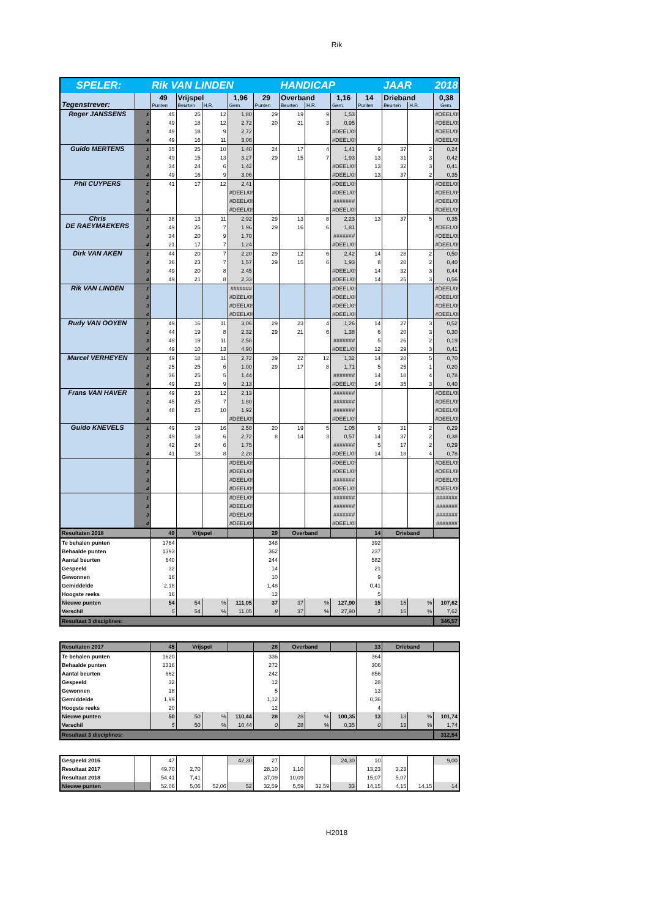Rik
| SPELER: | | Rik VAN LINDEN | | | | | HANDICAP | | | | JAAR | | 2018 |
| Tegenstrever: | | 49 | Vrijspel | | 1,96 | 29 | Overband | | 1,16 | 14 | Drieband | | 0,38 |
| | | Punten | Beurten | H.R. | Gem. | Punten | Beurten | H.R. | Gem. | Punten | Beurten | H.R. | Gem. |
| Roger JANSSENS | 1 | 45 | 25 | 12 | 1,80 | 29 | 19 | 9 | 1,53 | | | | #DEEL/0! |
| | 2 | 49 | 18 | 12 | 2,72 | 20 | 21 | 3 | 0,95 | | | | #DEEL/0! |
| | 3 | 49 | 18 | 9 | 2,72 | | | | #DEEL/0! | | | | #DEEL/0! |
| | 4 | 49 | 16 | 11 | 3,06 | | | | #DEEL/0! | | | | #DEEL/0! |
| Guido MERTENS | 1 | 35 | 25 | 10 | 1,40 | 24 | 17 | 4 | 1,41 | 9 | 37 | 2 | 0,24 |
| | 2 | 49 | 15 | 13 | 3,27 | 29 | 15 | 7 | 1,93 | 13 | 31 | 3 | 0,42 |
| | 3 | 34 | 24 | 6 | 1,42 | | | | #DEEL/0! | 13 | 32 | 3 | 0,41 |
| | 4 | 49 | 16 | 9 | 3,06 | | | | #DEEL/0! | 13 | 37 | 2 | 0,35 |
| Phil CUYPERS | 1 | 41 | 17 | 12 | 2,41 | | | | #DEEL/0! | | | | #DEEL/0! |
| | 2 | | | | #DEEL/0! | | | | #DEEL/0! | | | | #DEEL/0! |
| | 3 | | | | #DEEL/0! | | | | ####### | | | | #DEEL/0! |
| | 4 | | | | #DEEL/0! | | | | #DEEL/0! | | | | #DEEL/0! |
| Chris DE RAEYMAEKERS | 1 | 38 | 13 | 11 | 2,92 | 29 | 13 | 8 | 2,23 | 13 | 37 | 5 | 0,35 |
| | 2 | 49 | 25 | 7 | 1,96 | 29 | 16 | 6 | 1,81 | | | | #DEEL/0! |
| | 3 | 34 | 20 | 9 | 1,70 | | | | ####### | | | | #DEEL/0! |
| | 4 | 21 | 17 | 7 | 1,24 | | | | #DEEL/0! | | | | #DEEL/0! |
| Dirk VAN AKEN | 1 | 44 | 20 | 7 | 2,20 | 29 | 12 | 6 | 2,42 | 14 | 28 | 2 | 0,50 |
| | 2 | 36 | 23 | 7 | 1,57 | 29 | 15 | 6 | 1,93 | 8 | 20 | 2 | 0,40 |
| | 3 | 49 | 20 | 8 | 2,45 | | | | #DEEL/0! | 14 | 32 | 3 | 0,44 |
| | 4 | 49 | 21 | 8 | 2,33 | | | | #DEEL/0! | 14 | 25 | 3 | 0,56 |
| Rik VAN LINDEN | 1 | | | | ####### | | | | #DEEL/0! | | | | #DEEL/0! |
| | 2 | | | | #DEEL/0! | | | | #DEEL/0! | | | | #DEEL/0! |
| | 3 | | | | #DEEL/0! | | | | #DEEL/0! | | | | #DEEL/0! |
| | 4 | | | | #DEEL/0! | | | | #DEEL/0! | | | | #DEEL/0! |
| Rudy VAN OOYEN | 1 | 49 | 16 | 11 | 3,06 | 29 | 23 | 4 | 1,26 | 14 | 27 | 3 | 0,52 |
| | 2 | 44 | 19 | 8 | 2,32 | 29 | 21 | 6 | 1,38 | 6 | 20 | 3 | 0,30 |
| | 3 | 49 | 19 | 11 | 2,58 | | | | ####### | 5 | 26 | 2 | 0,19 |
| | 4 | 49 | 10 | 13 | 4,90 | | | | #DEEL/0! | 12 | 29 | 3 | 0,41 |
| Marcel VERHEYEN | 1 | 49 | 18 | 11 | 2,72 | 29 | 22 | 12 | 1,32 | 14 | 20 | 5 | 0,70 |
| | 2 | 25 | 25 | 6 | 1,00 | 29 | 17 | 8 | 1,71 | 5 | 25 | 1 | 0,20 |
| | 3 | 36 | 25 | 5 | 1,44 | | | | ####### | 14 | 18 | 4 | 0,78 |
| | 4 | 49 | 23 | 9 | 2,13 | | | | #DEEL/0! | 14 | 35 | 3 | 0,40 |
| Frans VAN HAVER | 1 | 49 | 23 | 12 | 2,13 | | | | ####### | | | | #DEEL/0! |
| | 2 | 45 | 25 | 7 | 1,80 | | | | ####### | | | | #DEEL/0! |
| | 3 | 48 | 25 | 10 | 1,92 | | | | ####### | | | | #DEEL/0! |
| | 4 | | | | #DEEL/0! | | | | #DEEL/0! | | | | #DEEL/0! |
| Guido KNEVELS | 1 | 49 | 19 | 16 | 2,58 | 20 | 19 | 5 | 1,05 | 9 | 31 | 2 | 0,29 |
| | 2 | 49 | 18 | 6 | 2,72 | 8 | 14 | 3 | 0,57 | 14 | 37 | 2 | 0,38 |
| | 3 | 42 | 24 | 6 | 1,75 | | | | ####### | 5 | 17 | 2 | 0,29 |
| | 4 | 41 | 18 | 8 | 2,28 | | | | #DEEL/0! | 14 | 18 | 4 | 0,78 |
| | 1 | | | | #DEEL/0! | | | | #DEEL/0! | | | | #DEEL/0! |
| | 2 | | | | #DEEL/0! | | | | #DEEL/0! | | | | #DEEL/0! |
| | 3 | | | | #DEEL/0! | | | | ####### | | | | #DEEL/0! |
| | 4 | | | | #DEEL/0! | | | | #DEEL/0! | | | | #DEEL/0! |
| | 1 | | | | #DEEL/0! | | | | ####### | | | | ####### |
| | 2 | | | | #DEEL/0! | | | | ####### | | | | ####### |
| | 3 | | | | #DEEL/0! | | | | ####### | | | | ####### |
| | 4 | | | | #DEEL/0! | | | | #DEEL/0! | | | | ####### |
| Resultaten 2018 | | 49 | Vrijspel | | | 29 | Overband | | | 14 | Drieband | | |
| Te behalen punten | | 1764 | | | | 348 | | | | 392 | | | |
| Behaalde punten | | 1393 | | | | 362 | | | | 237 | | | |
| Aantal beurten | | 640 | | | | 244 | | | | 582 | | | |
| Gespeeld | | 32 | | | | 14 | | | | 21 | | | |
| Gewonnen | | 16 | | | | 10 | | | | 9 | | | |
| Gemiddelde | | 2,18 | | | | 1,48 | | | | 0,41 | | | |
| Hoogste reeks | | 16 | | | | 12 | | | | 5 | | | |
| Nieuwe punten | | 54 | 54 | % | 111,05 | 37 | 37 | % | 127,90 | 15 | 15 | % | 107,62 |
| Verschil | | 5 | 54 | % | 11,05 | 8 | 37 | % | 27,90 | 1 | 15 | % | 7,62 |
| Resultaat 3 disciplines: | | | | | | | | | | | | | 346,57 |
| Resultaten 2017 | 45 | Vrijspel | | | 28 | Overband | | | 13 | Drieband | | |
| Te behalen punten | 1620 | | | | 336 | | | | 364 | | | |
| Behaalde punten | 1316 | | | | 272 | | | | 306 | | | |
| Aantal beurten | 662 | | | | 242 | | | | 856 | | | |
| Gespeeld | 32 | | | | 12 | | | | 28 | | | |
| Gewonnen | 18 | | | | 5 | | | | 13 | | | |
| Gemiddelde | 1,99 | | | | 1,12 | | | | 0,36 | | | |
| Hoogste reeks | 20 | | | | 12 | | | | 4 | | | |
| Nieuwe punten | 50 | 50 | % | 110,44 | 28 | 28 | % | 100,35 | 13 | 13 | % | 101,74 |
| Verschil | 5 | 50 | % | 10,44 | 0 | 28 | % | 0,35 | 0 | 13 | % | 1,74 |
| Resultaat 3 disciplines: | | | | | | | | | | | | 312,54 |
| Gespeeld 2016 | | 47 | | | 42,30 | 27 | | | 24,30 | 10 | | | 9,00 |
| Resultaat 2017 | | 49,70 | 2,70 | | | 28,10 | 1,10 | | | 13,23 | 3,23 | | |
| Resultaat 2018 | | 54,41 | 7,41 | | | 37,09 | 10,09 | | | 15,07 | 5,07 | | |
| Nieuwe punten | | 52,06 | 5,06 | 52,06 | 52 | 32,59 | 5,59 | 32,59 | 33 | 14,15 | 4,15 | 14,15 | 14 |
H2018